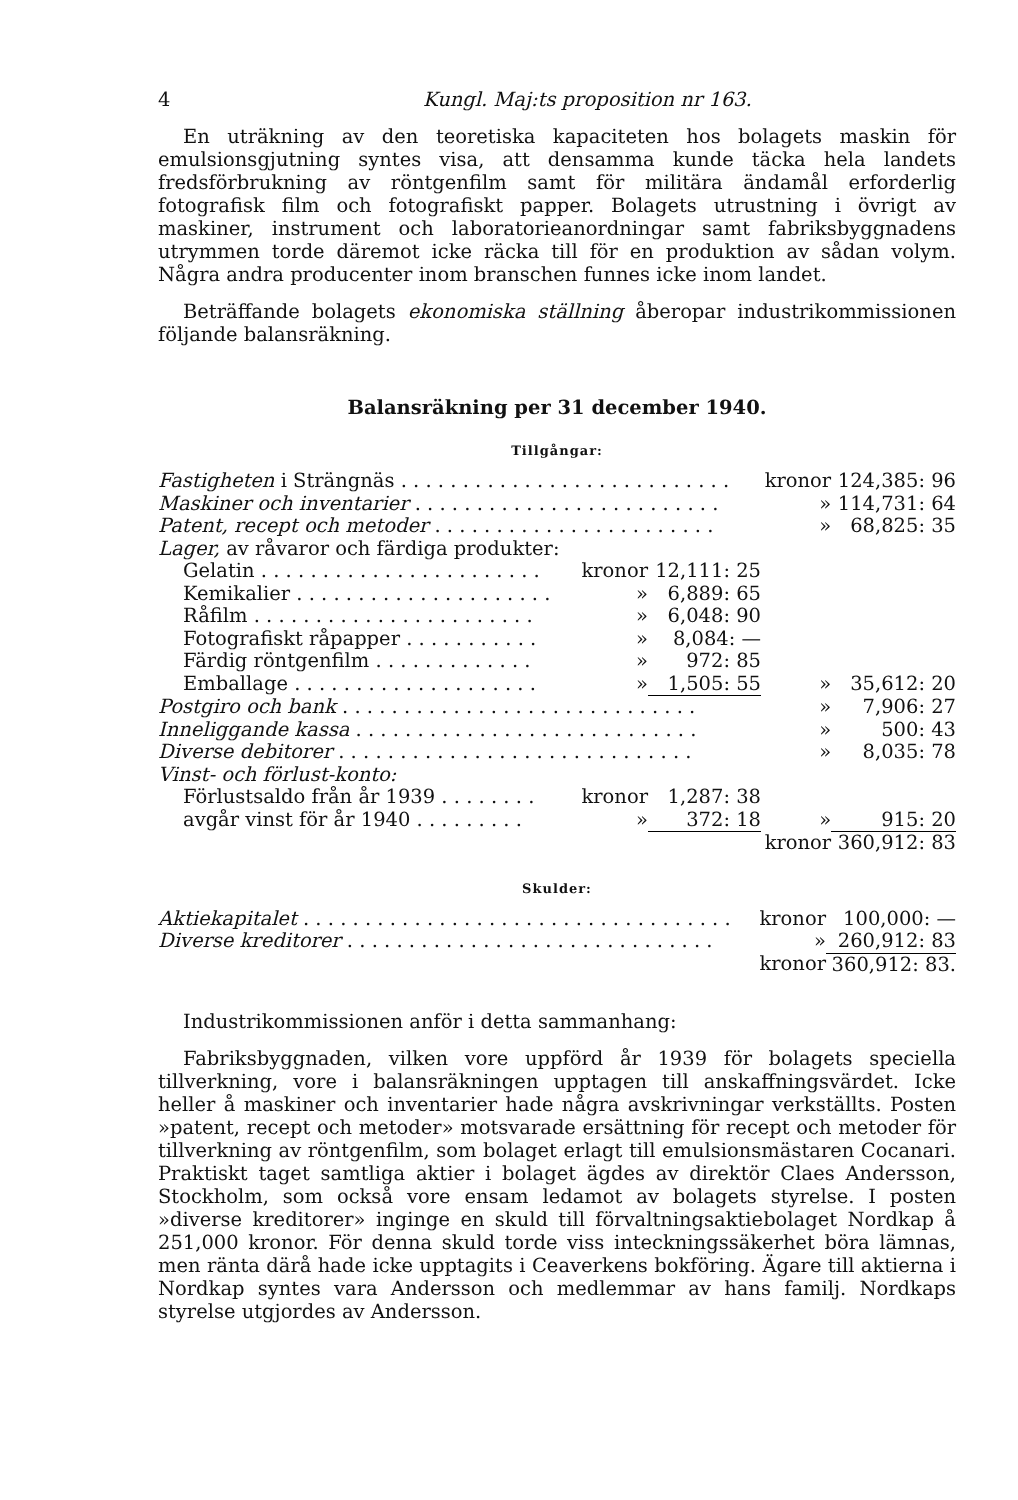4 Kungl. Maj:ts proposition nr 163.
En uträkning av den teoretiska kapaciteten hos bolagets maskin för emulsionsgjutning syntes visa, att densamma kunde täcka hela landets fredsförbrukning av röntgenfilm samt för militära ändamål erforderlig fotografisk film och fotografiskt papper. Bolagets utrustning i övrigt av maskiner, instrument och laboratorieanordningar samt fabriksbyggnadens utrymmen torde däremot icke räcka till för en produktion av sådan volym. Några andra producenter inom branschen funnes icke inom landet.
Beträffande bolagets ekonomiska ställning åberopar industrikommissionen följande balansräkning.
Balansräkning per 31 december 1940.
Tillgångar:
| Fastigheten i Strängnäs . . . . . . . . . . . . . . . . . . . . . . . . . . . | | | kronor | 124,385: 96 |
| Maskiner och inventarier . . . . . . . . . . . . . . . . . . . . . . . . . | | | » | 114,731: 64 |
| Patent, recept och metoder . . . . . . . . . . . . . . . . . . . . . . . | | | » | 68,825: 35 |
| Lager, av råvaror och färdiga produkter: | | | | |
| Gelatin . . . . . . . . . . . . . . . . . . . . . . . | kronor | 12,111: 25 | | |
| Kemikalier . . . . . . . . . . . . . . . . . . . . . | » | 6,889: 65 | | |
| Råfilm . . . . . . . . . . . . . . . . . . . . . . . | » | 6,048: 90 | | |
| Fotografiskt råpapper . . . . . . . . . . . | » | 8,084: — | | |
| Färdig röntgenfilm . . . . . . . . . . . . . | » | 972: 85 | | |
| Emballage . . . . . . . . . . . . . . . . . . . . | » | 1,505: 55 | » | 35,612: 20 |
| Postgiro och bank . . . . . . . . . . . . . . . . . . . . . . . . . . . . . | | | » | 7,906: 27 |
| Inneliggande kassa . . . . . . . . . . . . . . . . . . . . . . . . . . . . | | | » | 500: 43 |
| Diverse debitorer . . . . . . . . . . . . . . . . . . . . . . . . . . . . . | | | » | 8,035: 78 |
| Vinst- och förlust-konto: | | | | |
| Förlustsaldo från år 1939 . . . . . . . . | kronor | 1,287: 38 | | |
| avgår vinst för år 1940 . . . . . . . . . | » | 372: 18 | » | 915: 20 |
| | | | kronor | 360,912: 83 |
Skulder:
| Aktiekapitalet . . . . . . . . . . . . . . . . . . . . . . . . . . . . . . . . . . . | kronor | 100,000: — |
| Diverse kreditorer . . . . . . . . . . . . . . . . . . . . . . . . . . . . . . | » | 260,912: 83 |
| | kronor | 360,912: 83. |
Industrikommissionen anför i detta sammanhang:
Fabriksbyggnaden, vilken vore uppförd år 1939 för bolagets speciella tillverkning, vore i balansräkningen upptagen till anskaffningsvärdet. Icke heller å maskiner och inventarier hade några avskrivningar verkställts. Posten »patent, recept och metoder» motsvarade ersättning för recept och metoder för tillverkning av röntgenfilm, som bolaget erlagt till emulsionsmästaren Cocanari. Praktiskt taget samtliga aktier i bolaget ägdes av direktör Claes Andersson, Stockholm, som också vore ensam ledamot av bolagets styrelse. I posten »diverse kreditorer» inginge en skuld till förvaltningsaktiebolaget Nordkap å 251,000 kronor. För denna skuld torde viss inteckningssäkerhet böra lämnas, men ränta därå hade icke upptagits i Ceaverkens bokföring. Ägare till aktierna i Nordkap syntes vara Andersson och medlemmar av hans familj. Nordkaps styrelse utgjordes av Andersson.